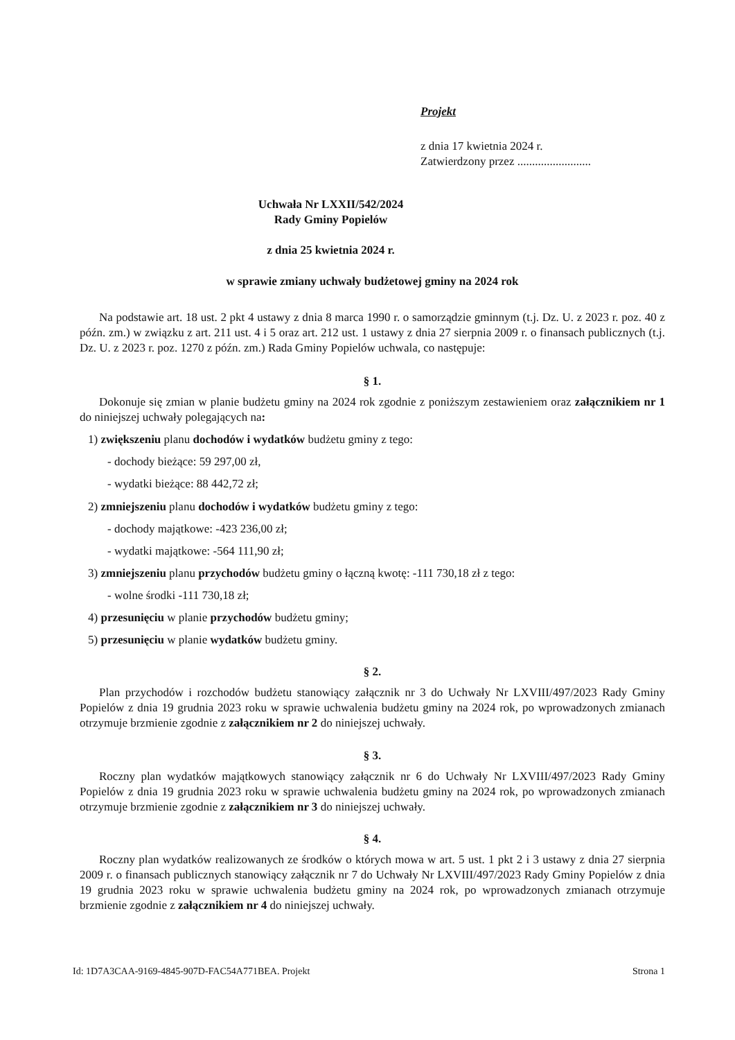Projekt
z dnia 17 kwietnia 2024 r.
Zatwierdzony przez .........................
Uchwała Nr LXXII/542/2024
Rady Gminy Popielów
z dnia 25 kwietnia 2024 r.
w sprawie zmiany uchwały budżetowej gminy na 2024 rok
Na podstawie art. 18 ust. 2 pkt 4 ustawy z dnia 8 marca 1990 r. o samorządzie gminnym (t.j. Dz. U. z 2023 r. poz. 40 z późn. zm.) w związku z art. 211 ust. 4 i 5 oraz art. 212 ust. 1 ustawy z dnia 27 sierpnia 2009 r. o finansach publicznych (t.j. Dz. U. z 2023 r. poz. 1270 z późn. zm.) Rada Gminy Popielów uchwala, co następuje:
§ 1.
Dokonuje się zmian w planie budżetu gminy na 2024 rok zgodnie z poniższym zestawieniem oraz załącznikiem nr 1 do niniejszej uchwały polegających na:
1) zwiększeniu planu dochodów i wydatków budżetu gminy z tego:
- dochody bieżące: 59 297,00 zł,
- wydatki bieżące: 88 442,72 zł;
2) zmniejszeniu planu dochodów i wydatków budżetu gminy z tego:
- dochody majątkowe: -423 236,00 zł;
- wydatki majątkowe: -564 111,90 zł;
3) zmniejszeniu planu przychodów budżetu gminy o łączną kwotę: -111 730,18 zł z tego:
- wolne środki -111 730,18 zł;
4) przesunięciu w planie przychodów budżetu gminy;
5) przesunięciu w planie wydatków budżetu gminy.
§ 2.
Plan przychodów i rozchodów budżetu stanowiący załącznik nr 3 do Uchwały Nr LXVIII/497/2023 Rady Gminy Popielów z dnia 19 grudnia 2023 roku w sprawie uchwalenia budżetu gminy na 2024 rok, po wprowadzonych zmianach otrzymuje brzmienie zgodnie z załącznikiem nr 2 do niniejszej uchwały.
§ 3.
Roczny plan wydatków majątkowych stanowiący załącznik nr 6 do Uchwały Nr LXVIII/497/2023 Rady Gminy Popielów z dnia 19 grudnia 2023 roku w sprawie uchwalenia budżetu gminy na 2024 rok, po wprowadzonych zmianach otrzymuje brzmienie zgodnie z załącznikiem nr 3 do niniejszej uchwały.
§ 4.
Roczny plan wydatków realizowanych ze środków o których mowa w art. 5 ust. 1 pkt 2 i 3 ustawy z dnia 27 sierpnia 2009 r. o finansach publicznych stanowiący załącznik nr 7 do Uchwały Nr LXVIII/497/2023 Rady Gminy Popielów z dnia 19 grudnia 2023 roku w sprawie uchwalenia budżetu gminy na 2024 rok, po wprowadzonych zmianach otrzymuje brzmienie zgodnie z załącznikiem nr 4 do niniejszej uchwały.
Id: 1D7A3CAA-9169-4845-907D-FAC54A771BEA. Projekt Strona 1